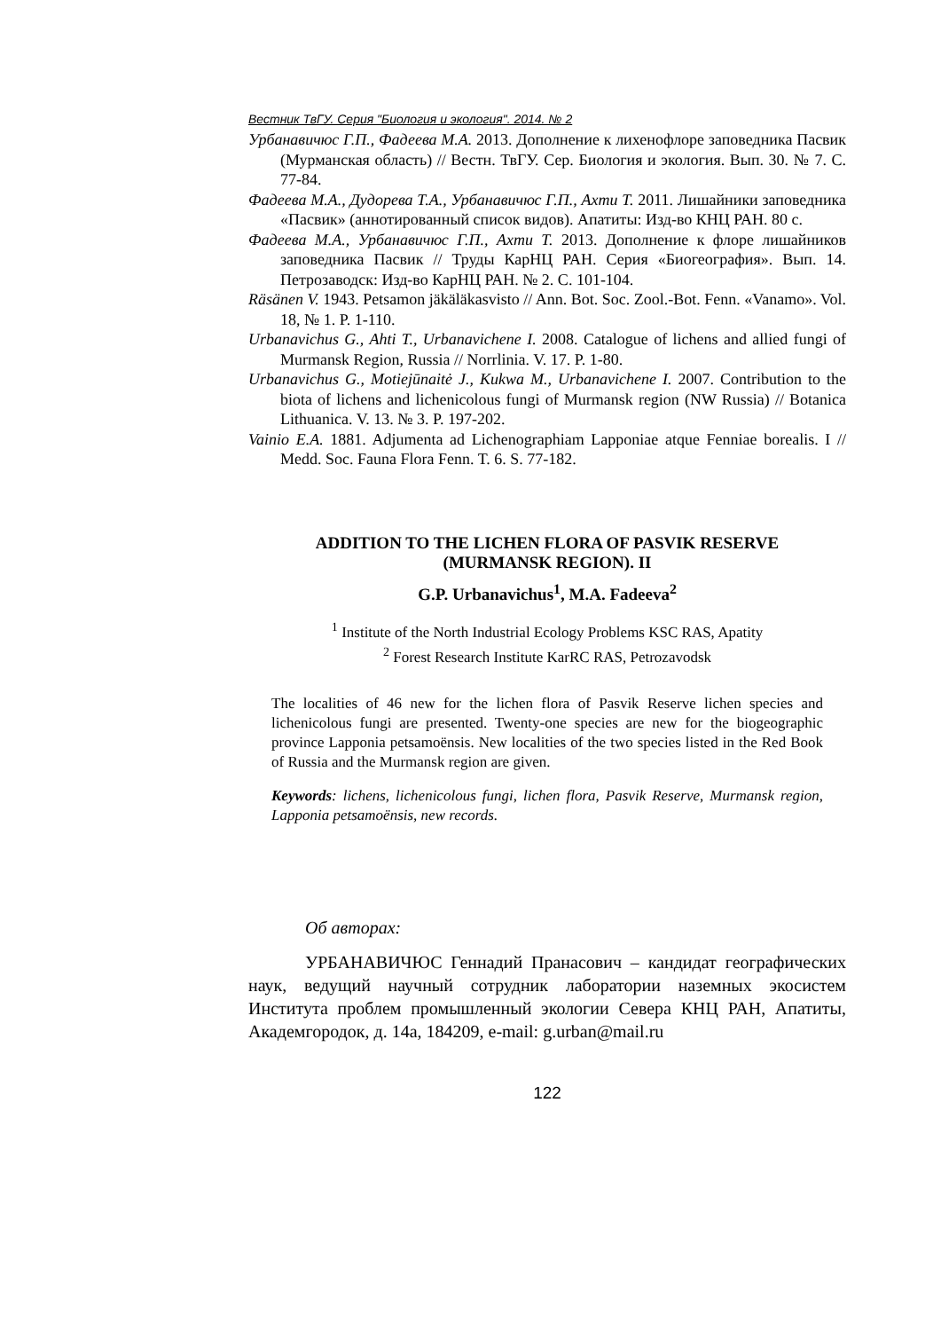Вестник ТвГУ. Серия "Биология и экология". 2014. № 2
Урбанавичюс Г.П., Фадеева М.А. 2013. Дополнение к лихенофлоре заповедника Пасвик (Мурманская область) // Вестн. ТвГУ. Сер. Биология и экология. Вып. 30. № 7. С. 77-84.
Фадеева М.А., Дудорева Т.А., Урбанавичюс Г.П., Ахти Т. 2011. Лишайники заповедника «Пасвик» (аннотированный список видов). Апатиты: Изд-во КНЦ РАН. 80 с.
Фадеева М.А., Урбанавичюс Г.П., Ахти Т. 2013. Дополнение к флоре лишайников заповедника Пасвик // Труды КарНЦ РАН. Серия «Биогеография». Вып. 14. Петрозаводск: Изд-во КарНЦ РАН. № 2. С. 101-104.
Räsänen V. 1943. Petsamon jäkäläkasvisto // Ann. Bot. Soc. Zool.-Bot. Fenn. «Vanamo». Vol. 18, № 1. P. 1-110.
Urbanavichus G., Ahti T., Urbanavichene I. 2008. Catalogue of lichens and allied fungi of Murmansk Region, Russia // Norrlinia. V. 17. P. 1-80.
Urbanavichus G., Motiejūnaitė J., Kukwa M., Urbanavichene I. 2007. Contribution to the biota of lichens and lichenicolous fungi of Murmansk region (NW Russia) // Botanica Lithuanica. V. 13. № 3. P. 197-202.
Vainio E.A. 1881. Adjumenta ad Lichenographiam Lapponiae atque Fenniae borealis. I // Medd. Soc. Fauna Flora Fenn. T. 6. S. 77-182.
ADDITION TO THE LICHEN FLORA OF PASVIK RESERVE
(MURMANSK REGION). II
G.P. Urbanavichus<sup>1</sup>, M.A. Fadeeva<sup>2</sup>
<sup>1</sup> Institute of the North Industrial Ecology Problems KSC RAS, Apatity
<sup>2</sup> Forest Research Institute KarRC RAS, Petrozavodsk
The localities of 46 new for the lichen flora of Pasvik Reserve lichen species and lichenicolous fungi are presented. Twenty-one species are new for the biogeographic province Lapponia petsamoënsis. New localities of the two species listed in the Red Book of Russia and the Murmansk region are given.
Keywords: lichens, lichenicolous fungi, lichen flora, Pasvik Reserve, Murmansk region, Lapponia petsamoënsis, new records.
Об авторах:
УРБАНАВИЧЮС Геннадий Пранасович – кандидат географических наук, ведущий научный сотрудник лаборатории наземных экосистем Института проблем промышленный экологии Севера КНЦ РАН, Апатиты, Академгородок, д. 14а, 184209, e-mail: g.urban@mail.ru
122